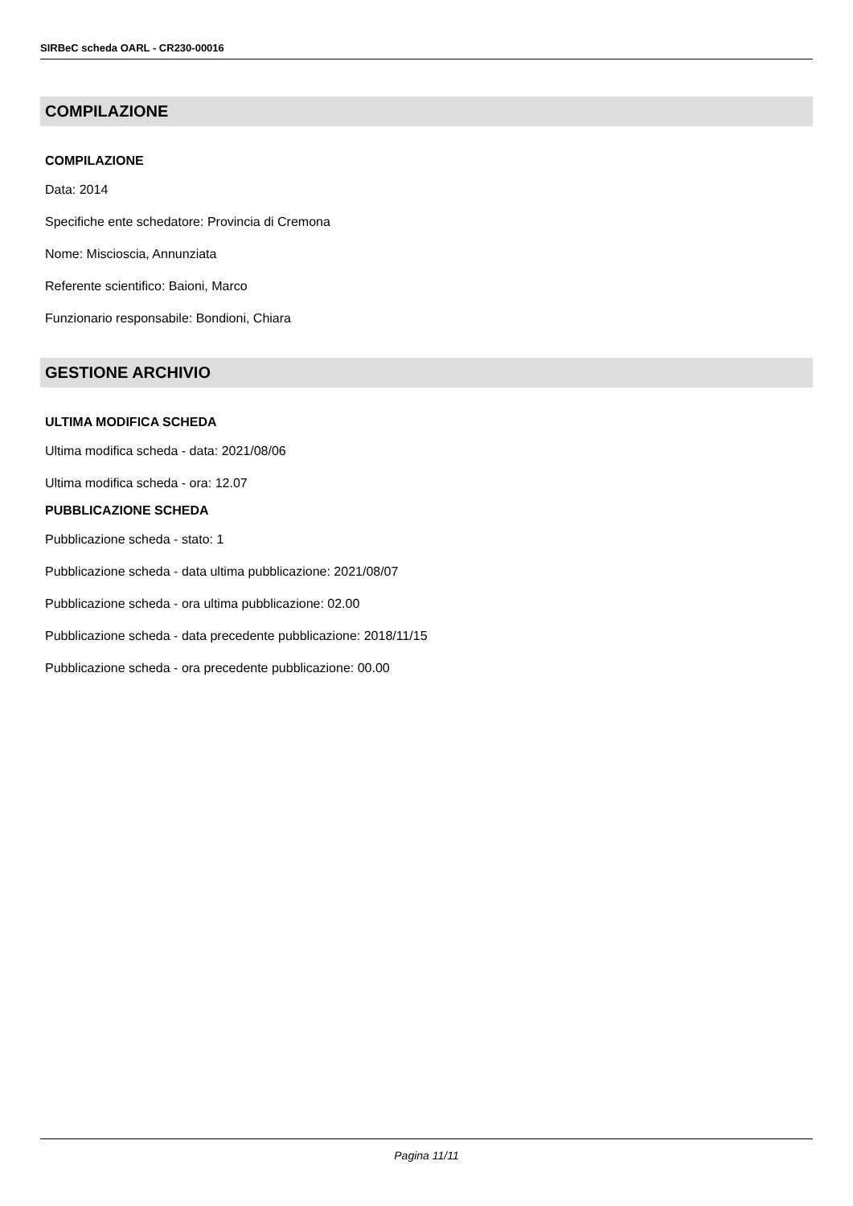SIRBeC scheda OARL - CR230-00016
COMPILAZIONE
COMPILAZIONE
Data: 2014
Specifiche ente schedatore: Provincia di Cremona
Nome: Miscioscia, Annunziata
Referente scientifico: Baioni, Marco
Funzionario responsabile: Bondioni, Chiara
GESTIONE ARCHIVIO
ULTIMA MODIFICA SCHEDA
Ultima modifica scheda - data: 2021/08/06
Ultima modifica scheda - ora: 12.07
PUBBLICAZIONE SCHEDA
Pubblicazione scheda - stato: 1
Pubblicazione scheda - data ultima pubblicazione: 2021/08/07
Pubblicazione scheda - ora ultima pubblicazione: 02.00
Pubblicazione scheda - data precedente pubblicazione: 2018/11/15
Pubblicazione scheda - ora precedente pubblicazione: 00.00
Pagina 11/11